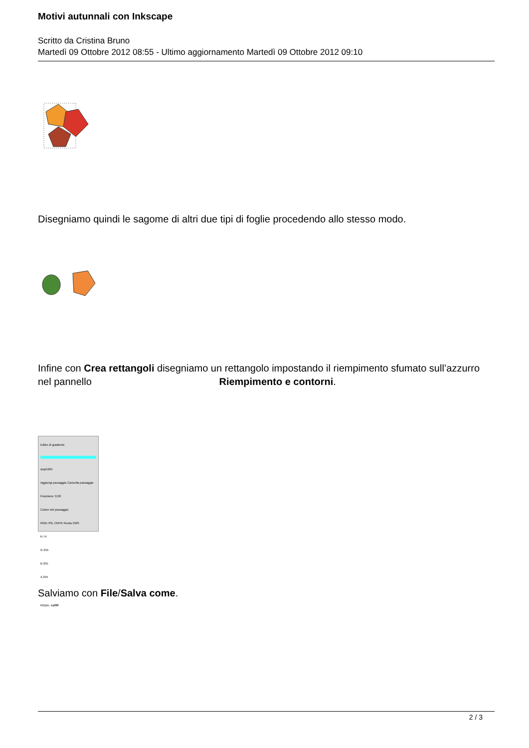Motivi autunnali con Inkscape
Scritto da Cristina Bruno
Martedì 09 Ottobre 2012 08:55 - Ultimo aggiornamento Martedì 09 Ottobre 2012 09:10
Disegniamo quindi le sagome di altri due tipi di foglie procedendo allo stesso modo.
Infine con Crea rettangoli disegniamo un rettangolo impostando il riempimento sfumato sull’azzurro nel pannello Riempimento e contorni.
Editor di gradiente
stop5264
Aggiungi passaggio Cancella passaggio
Posizione: 0,00
Colore del passaggio
RGB HSL CMYK Ruota CMS
R 74
G 255
B 255
A 255
RGBA: 4affffff
Salviamo con File/Salva come.
2 / 3